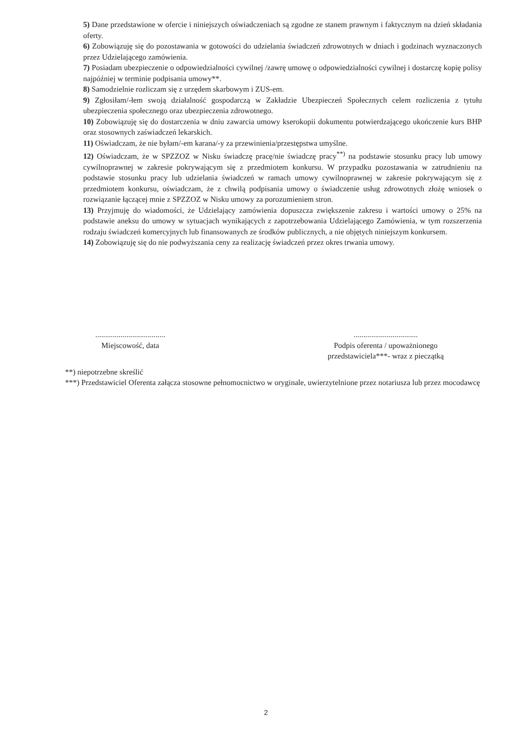5) Dane przedstawione w ofercie i niniejszych oświadczeniach są zgodne ze stanem prawnym i faktycznym na dzień składania oferty.
6) Zobowiązuję się do pozostawania w gotowości do udzielania świadczeń zdrowotnych w dniach i godzinach wyznaczonych przez Udzielającego zamówienia.
7) Posiadam ubezpieczenie o odpowiedzialności cywilnej /zawrę umowę o odpowiedzialności cywilnej i dostarczę kopię polisy najpóźniej w terminie podpisania umowy**.
8) Samodzielnie rozliczam się z urzędem skarbowym i ZUS-em.
9) Zgłosiłam/-łem swoją działalność gospodarczą w Zakładzie Ubezpieczeń Społecznych celem rozliczenia z tytułu ubezpieczenia społecznego oraz ubezpieczenia zdrowotnego.
10) Zobowiązuję się do dostarczenia w dniu zawarcia umowy kserokopii dokumentu potwierdzającego ukończenie kurs BHP oraz stosownych zaświadczeń lekarskich.
11) Oświadczam, że nie byłam/-em karana/-y za przewinienia/przestępstwa umyślne.
12) Oświadczam, że w SPZZOZ w Nisku świadczę pracę/nie świadczę pracy<sup>**)</sup> na podstawie stosunku pracy lub umowy cywilnoprawnej w zakresie pokrywającym się z przedmiotem konkursu. W przypadku pozostawania w zatrudnieniu na podstawie stosunku pracy lub udzielania świadczeń w ramach umowy cywilnoprawnej w zakresie pokrywającym się z przedmiotem konkursu, oświadczam, że z chwilą podpisania umowy o świadczenie usług zdrowotnych złożę wniosek o rozwiązanie łączącej mnie z SPZZOZ w Nisku umowy za porozumieniem stron.
13) Przyjmuję do wiadomości, że Udzielający zamówienia dopuszcza zwiększenie zakresu i wartości umowy o 25% na podstawie aneksu do umowy w sytuacjach wynikających z zapotrzebowania Udzielającego Zamówienia, w tym rozszerzenia rodzaju świadczeń komercyjnych lub finansowanych ze środków publicznych, a nie objętych niniejszym konkursem.
14) Zobowiązuję się do nie podwyższania ceny za realizację świadczeń przez okres trwania umowy.
....................................
Miejscowość, data
.................................
Podpis oferenta / upoważnionego
przedstawiciela***- wraz z pieczątką
**) niepotrzebne skreślić
***) Przedstawiciel Oferenta załącza stosowne pełnomocnictwo w oryginale, uwierzytelnione przez notariusza lub przez mocodawcę
2